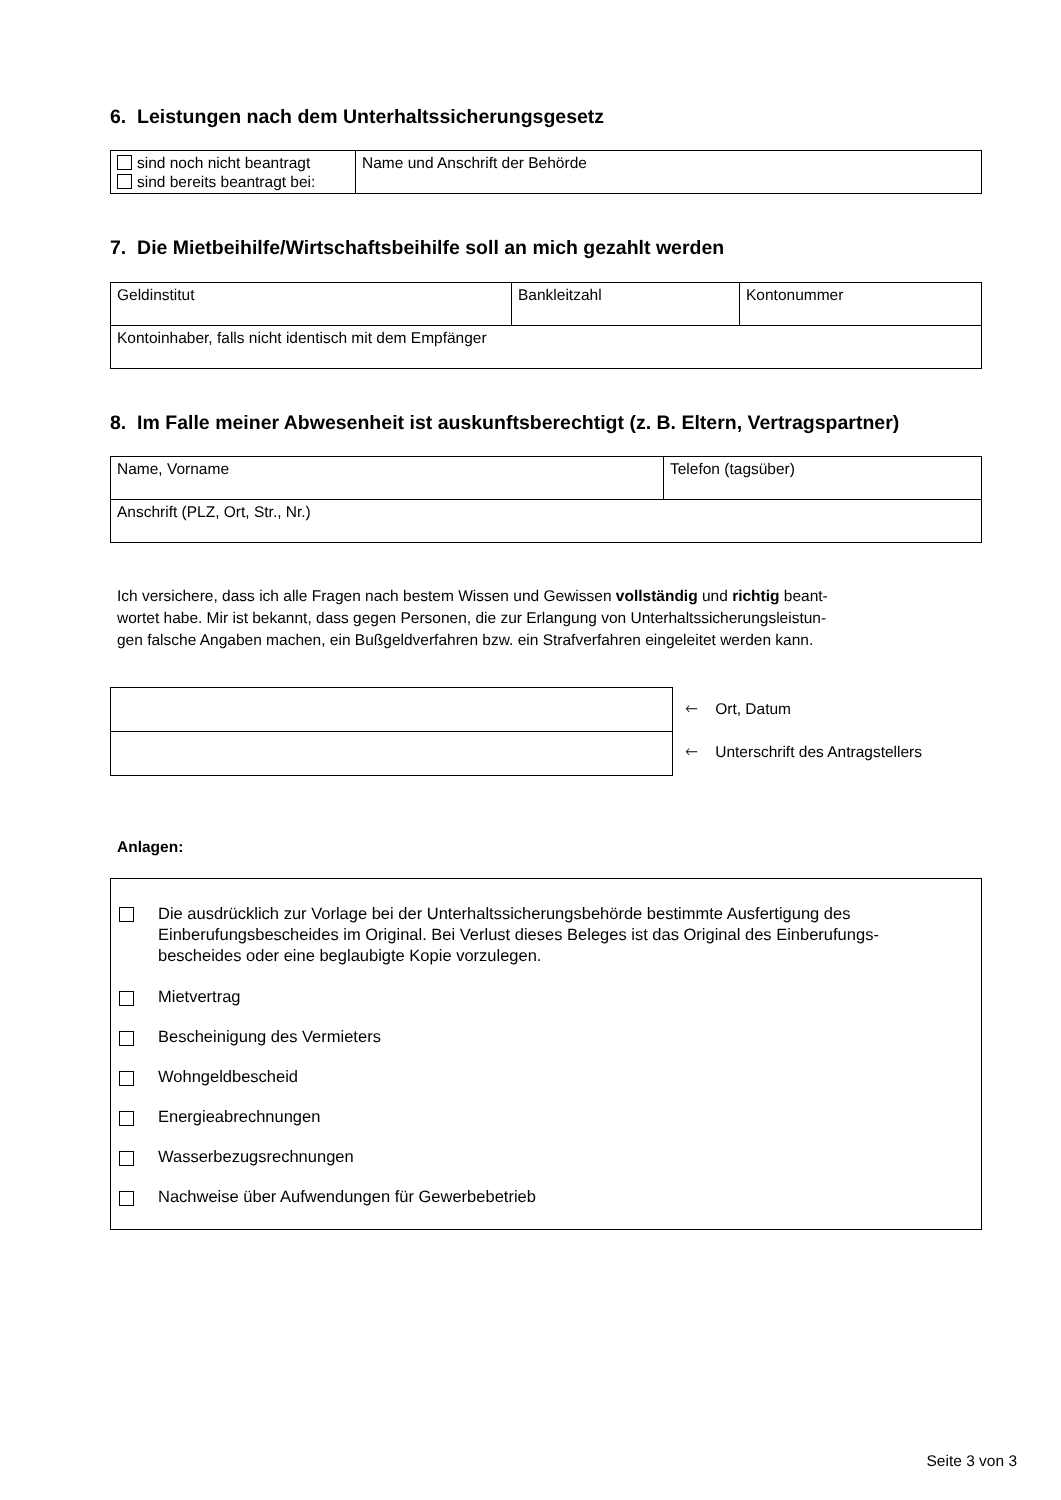6. Leistungen nach dem Unterhaltssicherungsgesetz
| sind noch nicht beantragt sind bereits beantragt bei: | Name und Anschrift der Behörde |
7. Die Mietbeihilfe/Wirtschaftsbeihilfe soll an mich gezahlt werden
| Geldinstitut | Bankleitzahl | Kontonummer |
| Kontoinhaber, falls nicht identisch mit dem Empfänger | | |
8. Im Falle meiner Abwesenheit ist auskunftsberechtigt (z. B. Eltern, Vertragspartner)
| Name, Vorname | Telefon (tagsüber) |
| Anschrift (PLZ, Ort, Str., Nr.) | |
Ich versichere, dass ich alle Fragen nach bestem Wissen und Gewissen vollständig und richtig beant-
wortet habe. Mir ist bekannt, dass gegen Personen, die zur Erlangung von Unterhaltssicherungsleistun-
gen falsche Angaben machen, ein Bußgeldverfahren bzw. ein Strafverfahren eingeleitet werden kann.
🡐 Ort, Datum
🡐 Unterschrift des Antragstellers
Anlagen:
Die ausdrücklich zur Vorlage bei der Unterhaltssicherungsbehörde bestimmte Ausfertigung des
Einberufungsbescheides im Original. Bei Verlust dieses Beleges ist das Original des Einberufungs-
bescheides oder eine beglaubigte Kopie vorzulegen.
Mietvertrag
Bescheinigung des Vermieters
Wohngeldbescheid
Energieabrechnungen
Wasserbezugsrechnungen
Nachweise über Aufwendungen für Gewerbebetrieb
Seite 3 von 3